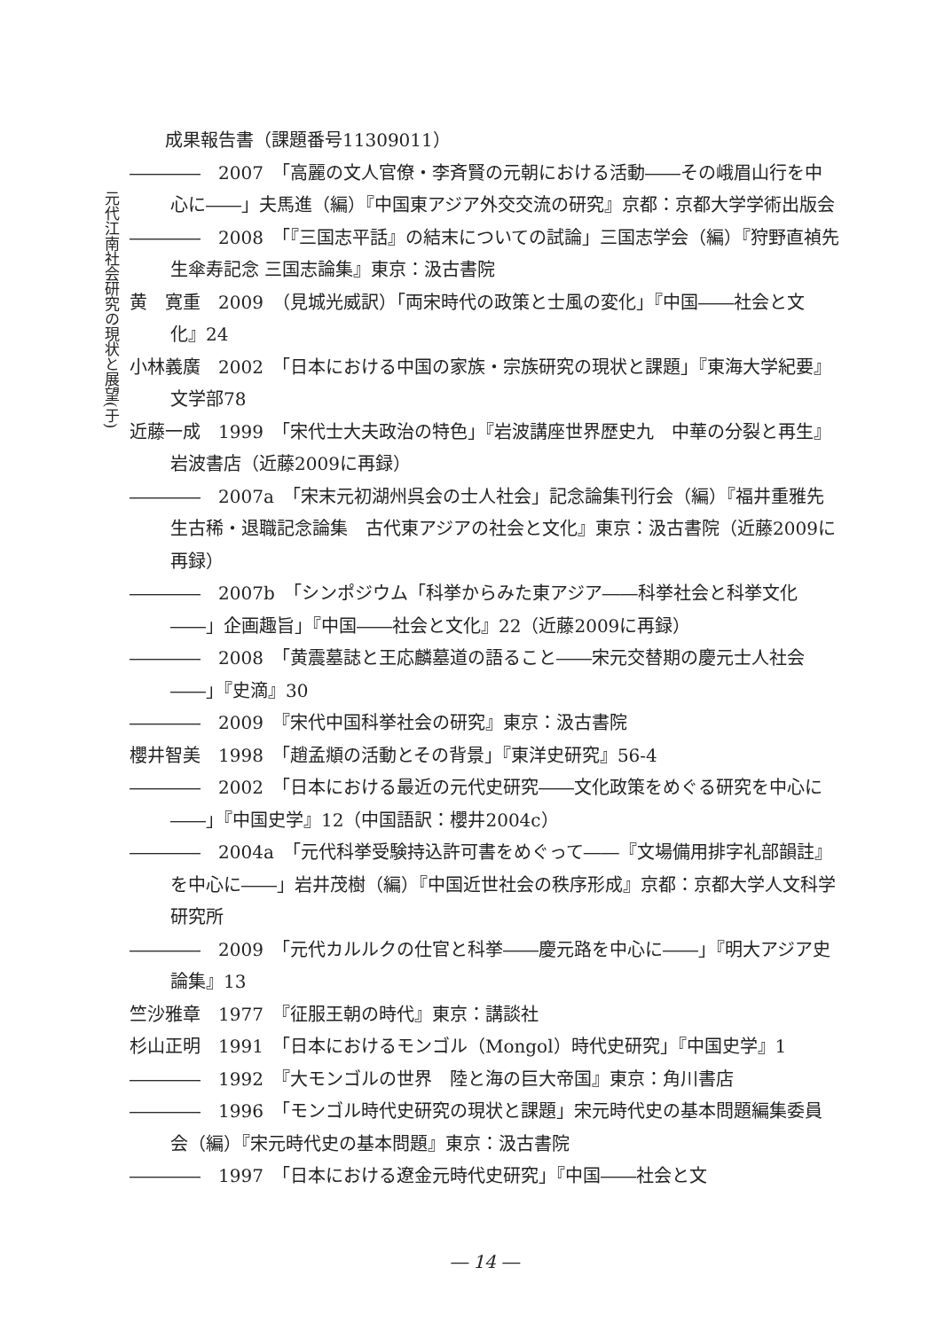元代江南社会研究の現状と展望(于)
　　成果報告書（課題番号11309011）
――――　2007　「高麗の文人官僚・李斉賢の元朝における活動――その峨眉山行を中心に――」夫馬進（編）『中国東アジア外交交流の研究』京都：京都大学学術出版会
――――　2008　「『三国志平話』の結末についての試論」三国志学会（編）『狩野直禎先生傘寿記念 三国志論集』東京：汲古書院
黄　寛重　2009　（見城光威訳）「両宋時代の政策と士風の変化」『中国――社会と文化』24
小林義廣　2002　「日本における中国の家族・宗族研究の現状と課題」『東海大学紀要』文学部78
近藤一成　1999　「宋代士大夫政治の特色」『岩波講座世界歴史九　中華の分裂と再生』岩波書店（近藤2009に再録）
――――　2007a　「宋末元初湖州呉会の士人社会」記念論集刊行会（編）『福井重雅先生古稀・退職記念論集　古代東アジアの社会と文化』東京：汲古書院（近藤2009に再録）
――――　2007b　「シンポジウム「科挙からみた東アジア――科挙社会と科挙文化――」企画趣旨」『中国――社会と文化』22（近藤2009に再録）
――――　2008　「黄震墓誌と王応麟墓道の語ること――宋元交替期の慶元士人社会――」『史滴』30
――――　2009　『宋代中国科挙社会の研究』東京：汲古書院
櫻井智美　1998　「趙孟頫の活動とその背景」『東洋史研究』56-4
――――　2002　「日本における最近の元代史研究――文化政策をめぐる研究を中心に――」『中国史学』12（中国語訳：櫻井2004c）
――――　2004a　「元代科挙受験持込許可書をめぐって――『文場備用排字礼部韻註』を中心に――」岩井茂樹（編）『中国近世社会の秩序形成』京都：京都大学人文科学研究所
――――　2009　「元代カルルクの仕官と科挙――慶元路を中心に――」『明大アジア史論集』13
竺沙雅章　1977　『征服王朝の時代』東京：講談社
杉山正明　1991　「日本におけるモンゴル（Mongol）時代史研究」『中国史学』1
――――　1992　『大モンゴルの世界　陸と海の巨大帝国』東京：角川書店
――――　1996　「モンゴル時代史研究の現状と課題」宋元時代史の基本問題編集委員会（編）『宋元時代史の基本問題』東京：汲古書院
――――　1997　「日本における遼金元時代史研究」『中国――社会と文
― 14 ―